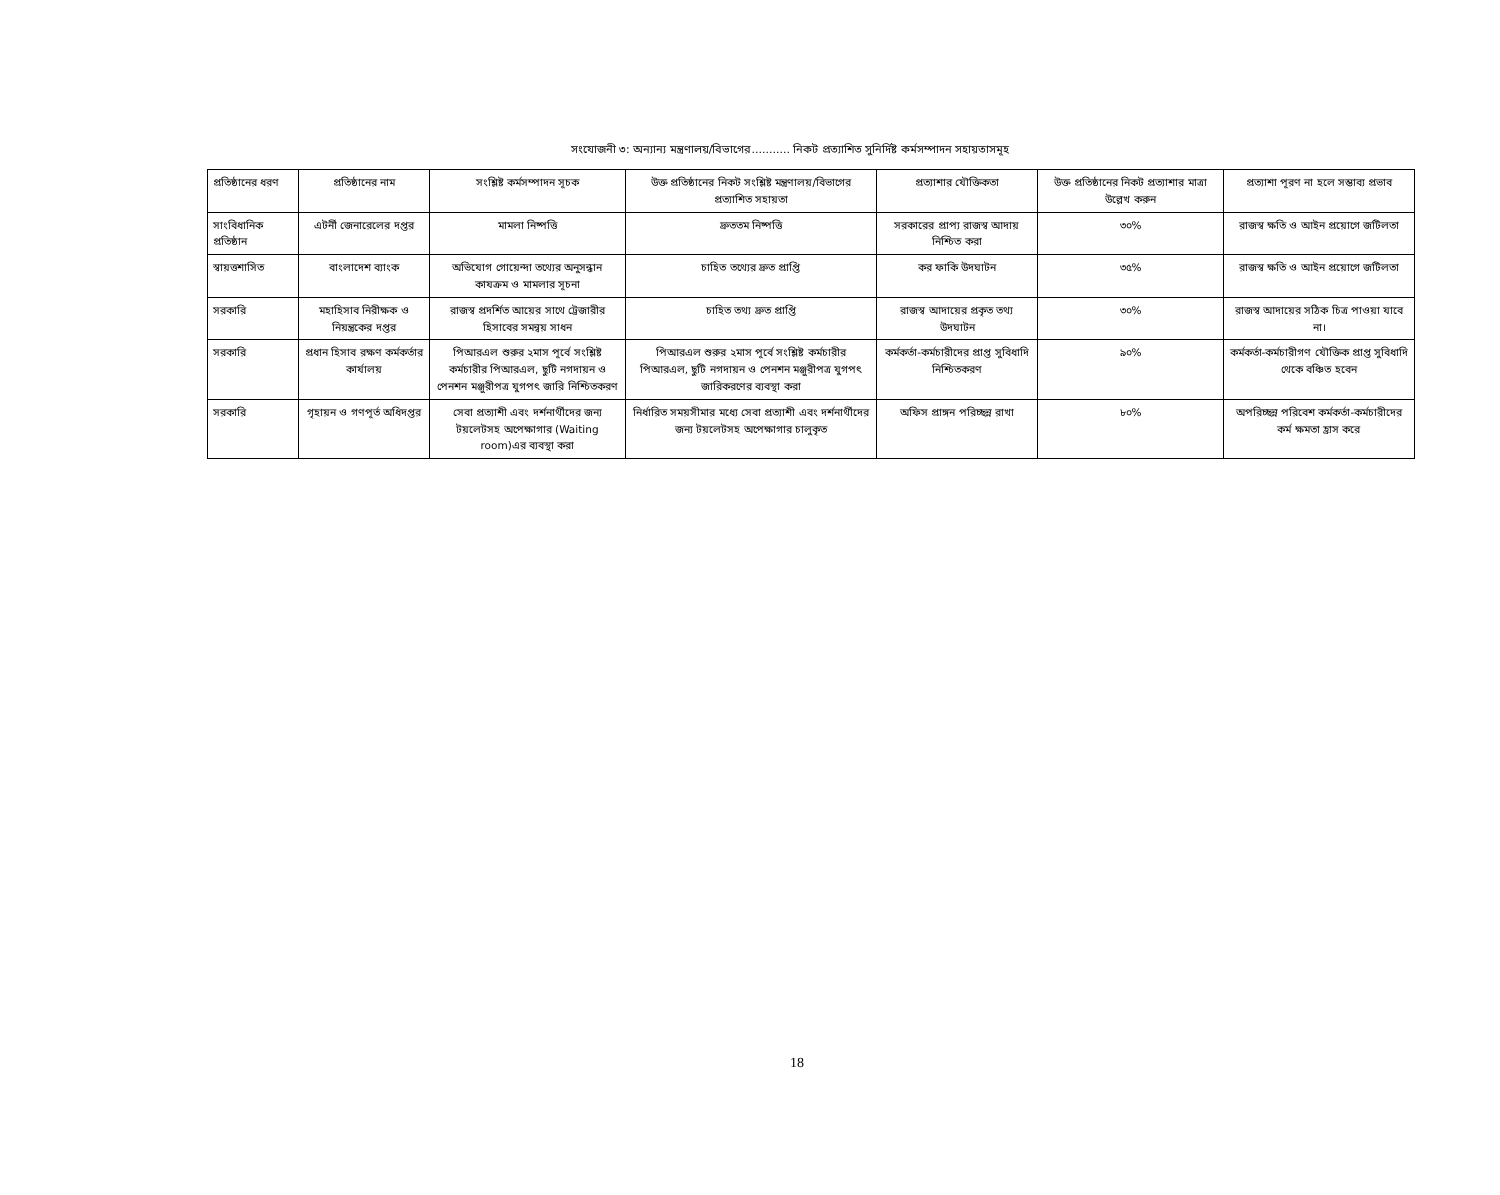সংযোজনী ৩: অন্যান্য মন্ত্রণালয়/বিভাগের........... নিকট প্রত্যাশিত সুনির্দিষ্ট কর্মসম্পাদন সহায়তাসমূহ
| প্রতিষ্ঠানের ধরণ | প্রতিষ্ঠানের নাম | সংশ্লিষ্ট কর্মসম্পাদন সূচক | উক্ত প্রতিষ্ঠানের নিকট সংশ্লিষ্ট মন্ত্রণালয়/বিভাগের প্রত্যাশিত সহায়তা | প্রত্যাশার যৌক্তিকতা | উক্ত প্রতিষ্ঠানের নিকট প্রত্যাশার মাত্রা উল্লেখ করুন | প্রত্যাশা পূরণ না হলে সম্ভাব্য প্রভাব |
| --- | --- | --- | --- | --- | --- | --- |
| সাংবিধানিক প্রতিষ্ঠান | এটর্নী জেনারেলের দপ্তর | মামলা নিষ্পত্তি | দ্রুততম নিষ্পত্তি | সরকারের প্রাপ্য রাজস্ব আদায় নিশ্চিত করা | ৩০% | রাজস্ব ক্ষতি ও আইন প্রয়োগে জটিলতা |
| স্বায়ত্তশাসিত | বাংলাদেশ ব্যাংক | অভিযোগ গোয়েন্দা তথ্যের অনুসন্ধান কাযক্রম ও মামলার সূচনা | চাহিত তথ্যের দ্রুত প্রাপ্তি | কর ফাকি উদঘাটন | ৩৫% | রাজস্ব ক্ষতি ও আইন প্রয়োগে জটিলতা |
| সরকারি | মহাহিসাব নিরীক্ষক ও নিয়ন্ত্রকের দপ্তর | রাজস্ব প্রদর্শিত আয়ের সাথে ট্রেজারীর হিসাবের সমন্বয় সাধন | চাহিত তথ্য দ্রুত প্রাপ্তি | রাজস্ব আদায়ের প্রকৃত তথ্য উদঘাটন | ৩০% | রাজস্ব আদায়ের সঠিক চিত্র পাওয়া যাবে না। |
| সরকারি | প্রধান হিসাব রক্ষণ কর্মকর্তার কার্যালয় | পিআরএল শুরুর ২মাস পূর্বে সংশ্লিষ্ট কর্মচারীর পিআরএল, ছুটি নগদায়ন ও পেনশন মঞ্জুরীপত্র যুগপৎ জারি নিশ্চিতকরণ | পিআরএল শুরুর ২মাস পূর্বে সংশ্লিষ্ট কর্মচারীর পিআরএল, ছুটি নগদায়ন ও পেনশন মঞ্জুরীপত্র যুগপৎ জারিকরণের ব্যবস্থা করা | কর্মকর্তা-কর্মচারীদের প্রাপ্ত সুবিধাদি নিশ্চিতকরণ | ৯০% | কর্মকর্তা-কর্মচারীগণ যৌক্তিক প্রাপ্ত সুবিধাদি থেকে বঞ্চিত হবেন |
| সরকারি | গৃহায়ন ও গণপূর্ত অধিদপ্তর | সেবা প্রত্যাশী এবং দর্শনার্থীদের জন্য টয়লেটসহ অপেক্ষাগার (Waiting room)এর ব্যবস্থা করা | নির্ধারিত সময়সীমার মধ্যে সেবা প্রত্যাশী এবং দর্শনার্থীদের জন্য টয়লেটসহ অপেক্ষাগার চালুকৃত | অফিস প্রাঙ্গন পরিচ্ছন্ন রাখা | ৮০% | অপরিচ্ছন্ন পরিবেশ কর্মকর্তা-কর্মচারীদের কর্ম ক্ষমতা হ্রাস করে |
18